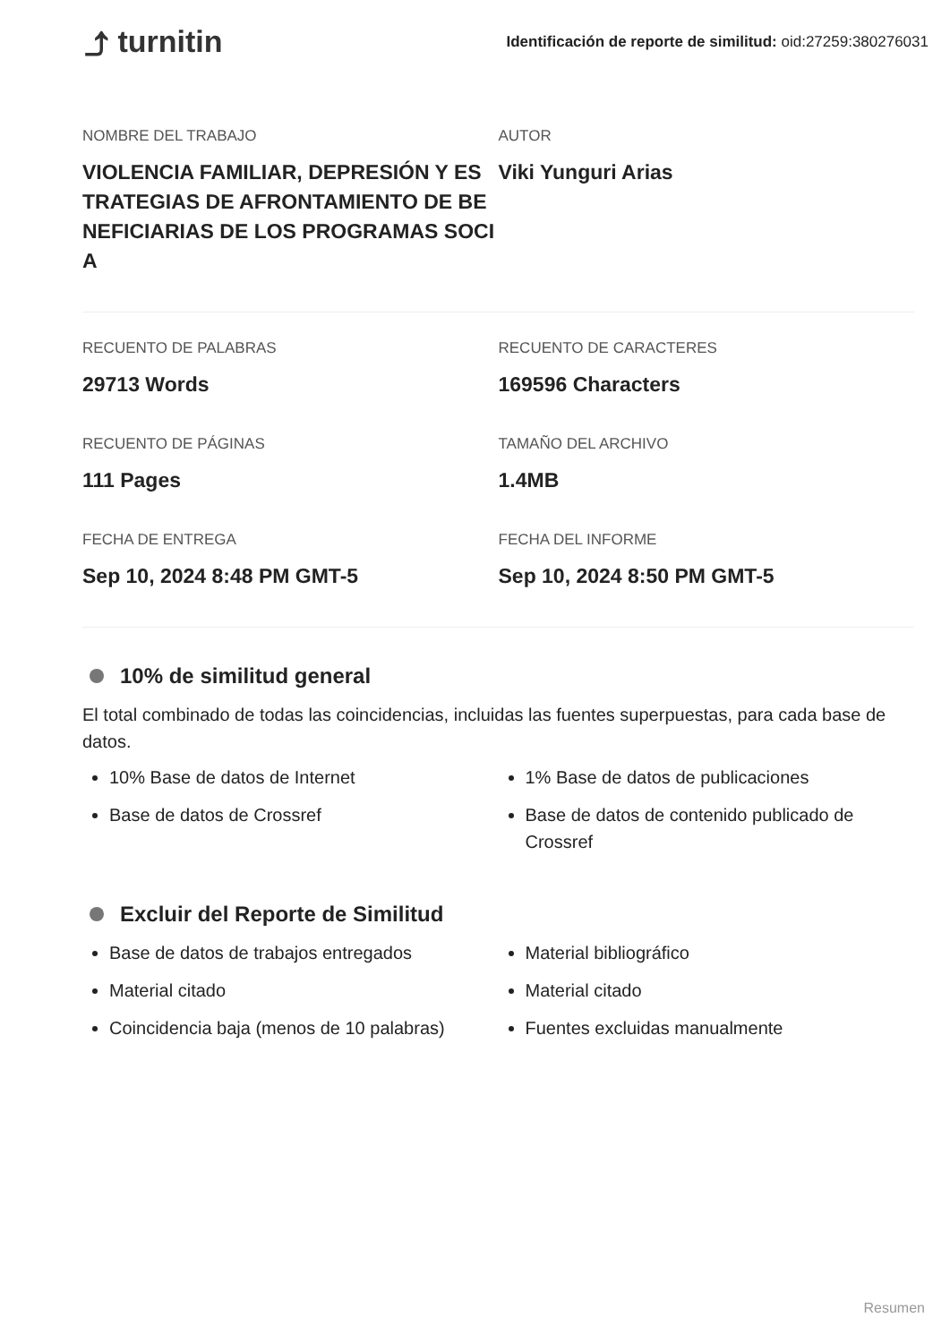⤴ turnitin
Identificación de reporte de similitud: oid:27259:380276031
NOMBRE DEL TRABAJO
VIOLENCIA FAMILIAR, DEPRESIÓN Y ES TRATEGIAS DE AFRONTAMIENTO DE BE NEFICIARIAS DE LOS PROGRAMAS SOCI A
AUTOR
Viki Yunguri Arias
RECUENTO DE PALABRAS
29713 Words
RECUENTO DE CARACTERES
169596 Characters
RECUENTO DE PÁGINAS
111 Pages
TAMAÑO DEL ARCHIVO
1.4MB
FECHA DE ENTREGA
Sep 10, 2024 8:48 PM GMT-5
FECHA DEL INFORME
Sep 10, 2024 8:50 PM GMT-5
10% de similitud general
El total combinado de todas las coincidencias, incluidas las fuentes superpuestas, para cada base de datos.
10% Base de datos de Internet
Base de datos de Crossref
1% Base de datos de publicaciones
Base de datos de contenido publicado de Crossref
Excluir del Reporte de Similitud
Base de datos de trabajos entregados
Material citado
Coincidencia baja (menos de 10 palabras)
Material bibliográfico
Material citado
Fuentes excluidas manualmente
Resumen